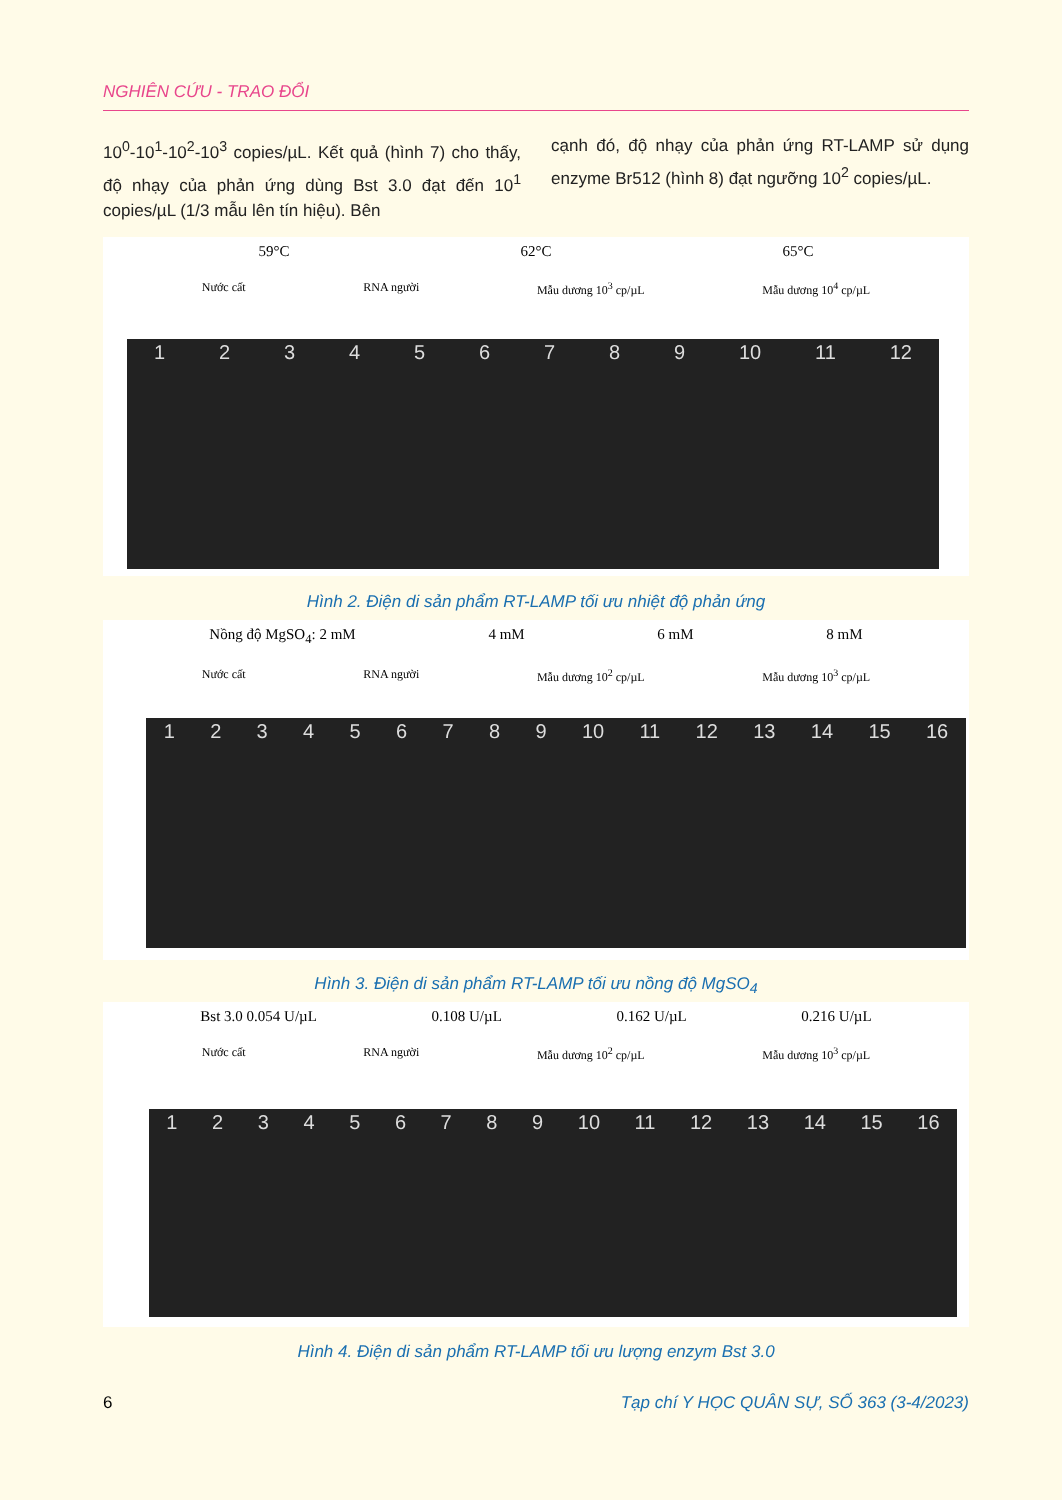NGHIÊN CỨU - TRAO ĐỔI
10<sup>0</sup>-10<sup>1</sup>-10<sup>2</sup>-10<sup>3</sup> copies/µL. Kết quả (hình 7) cho thấy, độ nhạy của phản ứng dùng Bst 3.0 đạt đến 10<sup>1</sup> copies/µL (1/3 mẫu lên tín hiệu). Bên
cạnh đó, độ nhạy của phản ứng RT-LAMP sử dụng enzyme Br512 (hình 8) đạt ngưỡng 10<sup>2</sup> copies/µL.
59°C 62°C 65°C
Nước cất RNA người Mẫu dương 10<sup>3</sup> cp/µL Mẫu dương 10<sup>4</sup> cp/µL
1 2 3 4 5 6 7 8 9 10 11 12
Hình 2. Điện di sản phẩm RT-LAMP tối ưu nhiệt độ phản ứng
Nồng độ MgSO<sub>4</sub>: 2 mM 4 mM 6 mM 8 mM
Nước cất RNA người Mẫu dương 10<sup>2</sup> cp/µL Mẫu dương 10<sup>3</sup> cp/µL
1 2 3 4 5 6 7 8 9 10 11 12 13 14 15 16
Hình 3. Điện di sản phẩm RT-LAMP tối ưu nồng độ MgSO<sub>4</sub>
Bst 3.0 0.054 U/µL 0.108 U/µL 0.162 U/µL 0.216 U/µL
Nước cất RNA người Mẫu dương 10<sup>2</sup> cp/µL Mẫu dương 10<sup>3</sup> cp/µL
1 2 3 4 5 6 7 8 9 10 11 12 13 14 15 16
Hình 4. Điện di sản phẩm RT-LAMP tối ưu lượng enzym Bst 3.0
6 Tạp chí Y HỌC QUÂN SỰ, SỐ 363 (3-4/2023)